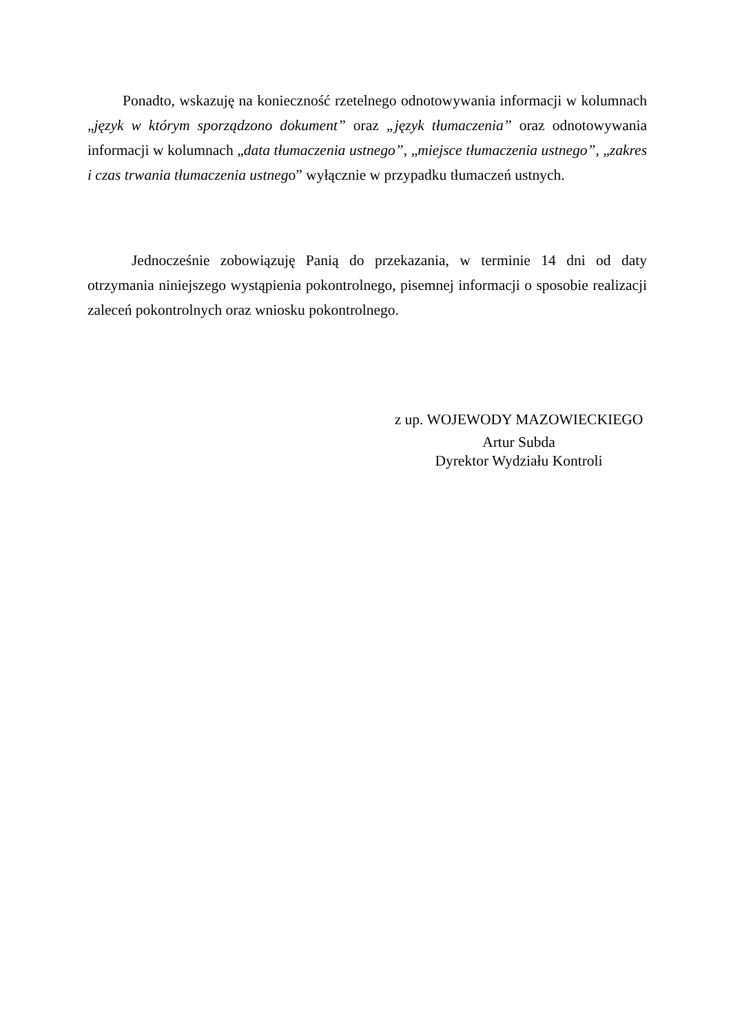Ponadto, wskazuję na konieczność rzetelnego odnotowywania informacji w kolumnach „język w którym sporządzono dokument” oraz „język tłumaczenia” oraz odnotowywania informacji w kolumnach „data tłumaczenia ustnego”, „miejsce tłumaczenia ustnego”, „zakres i czas trwania tłumaczenia ustnego” wyłącznie w przypadku tłumaczeń ustnych.
Jednocześnie zobowiązuję Panią do przekazania, w terminie 14 dni od daty otrzymania niniejszego wystąpienia pokontrolnego, pisemnej informacji o sposobie realizacji zaleceń pokontrolnych oraz wniosku pokontrolnego.
z up. WOJEWODY MAZOWIECKIEGO
Artur Subda
Dyrektor Wydziału Kontroli